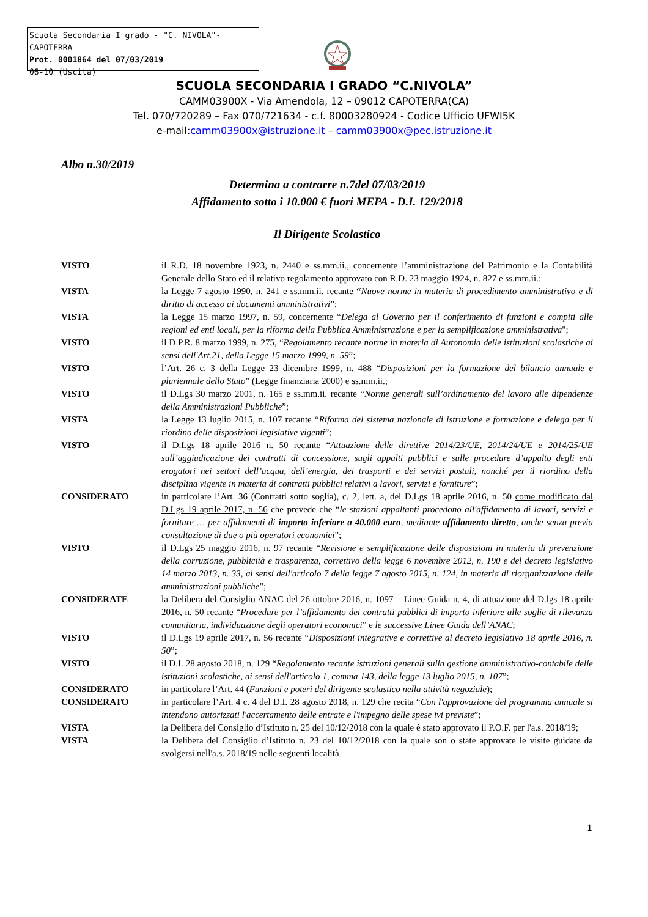Scuola Secondaria I grado - "C. NIVOLA"-CAPOTERRA
Prot. 0001864 del 07/03/2019
06-10 (Uscita)
SCUOLA SECONDARIA I GRADO “C.NIVOLA”
CAMM03900X - Via Amendola, 12 – 09012 CAPOTERRA(CA)
Tel. 070/720289 – Fax 070/721634 - c.f. 80003280924 - Codice Ufficio UFWI5K
e-mail:camm03900x@istruzione.it – camm03900x@pec.istruzione.it
Albo n.30/2019
Determina a contrarre n.7del 07/03/2019
Affidamento sotto i 10.000 € fuori MEPA - D.I. 129/2018
Il Dirigente Scolastico
VISTO il R.D. 18 novembre 1923, n. 2440 e ss.mm.ii., concernente l’amministrazione del Patrimonio e la Contabilità Generale dello Stato ed il relativo regolamento approvato con R.D. 23 maggio 1924, n. 827 e ss.mm.ii.;
VISTA la Legge 7 agosto 1990, n. 241 e ss.mm.ii. recante “Nuove norme in materia di procedimento amministrativo e di diritto di accesso ai documenti amministrativi”;
VISTA la Legge 15 marzo 1997, n. 59, concernente “Delega al Governo per il conferimento di funzioni e compiti alle regioni ed enti locali, per la riforma della Pubblica Amministrazione e per la semplificazione amministrativa";
VISTO il D.P.R. 8 marzo 1999, n. 275, “Regolamento recante norme in materia di Autonomia delle istituzioni scolastiche ai sensi dell'Art.21, della Legge 15 marzo 1999, n. 59”;
VISTO l’Art. 26 c. 3 della Legge 23 dicembre 1999, n. 488 “Disposizioni per la formazione del bilancio annuale e pluriennale dello Stato” (Legge finanziaria 2000) e ss.mm.ii.;
VISTO il D.Lgs 30 marzo 2001, n. 165 e ss.mm.ii. recante “Norme generali sull’ordinamento del lavoro alle dipendenze della Amministrazioni Pubbliche”;
VISTA la Legge 13 luglio 2015, n. 107 recante “Riforma del sistema nazionale di istruzione e formazione e delega per il riordino delle disposizioni legislative vigenti”;
VISTO il D.Lgs 18 aprile 2016 n. 50 recante “Attuazione delle direttive 2014/23/UE, 2014/24/UE e 2014/25/UE sull’aggiudicazione dei contratti di concessione, sugli appalti pubblici e sulle procedure d’appalto degli enti erogatori nei settori dell’acqua, dell’energia, dei trasporti e dei servizi postali, nonché per il riordino della disciplina vigente in materia di contratti pubblici relativi a lavori, servizi e forniture”;
CONSIDERATO in particolare l’Art. 36 (Contratti sotto soglia), c. 2, lett. a, del D.Lgs 18 aprile 2016, n. 50 come modificato dal D.Lgs 19 aprile 2017, n. 56 che prevede che “le stazioni appaltanti procedono all'affidamento di lavori, servizi e forniture … per affidamenti di importo inferiore a 40.000 euro, mediante affidamento diretto, anche senza previa consultazione di due o più operatori economici”;
VISTO il D.Lgs 25 maggio 2016, n. 97 recante “Revisione e semplificazione delle disposizioni in materia di prevenzione della corruzione, pubblicità e trasparenza, correttivo della legge 6 novembre 2012, n. 190 e del decreto legislativo 14 marzo 2013, n. 33, ai sensi dell'articolo 7 della legge 7 agosto 2015, n. 124, in materia di riorganizzazione delle amministrazioni pubbliche”;
CONSIDERATE la Delibera del Consiglio ANAC del 26 ottobre 2016, n. 1097 – Linee Guida n. 4, di attuazione del D.lgs 18 aprile 2016, n. 50 recante “Procedure per l’affidamento dei contratti pubblici di importo inferiore alle soglie di rilevanza comunitaria, individuazione degli operatori economici” e le successive Linee Guida dell’ANAC;
VISTO il D.Lgs 19 aprile 2017, n. 56 recante “Disposizioni integrative e correttive al decreto legislativo 18 aprile 2016, n. 50”;
VISTO il D.I. 28 agosto 2018, n. 129 “Regolamento recante istruzioni generali sulla gestione amministrativo-contabile delle istituzioni scolastiche, ai sensi dell'articolo 1, comma 143, della legge 13 luglio 2015, n. 107”;
CONSIDERATO in particolare l’Art. 44 (Funzioni e poteri del dirigente scolastico nella attività negoziale);
CONSIDERATO in particolare l’Art. 4 c. 4 del D.I. 28 agosto 2018, n. 129 che recita “Con l'approvazione del programma annuale si intendono autorizzati l'accertamento delle entrate e l'impegno delle spese ivi previste”;
VISTA la Delibera del Consiglio d’Istituto n. 25 del 10/12/2018 con la quale è stato approvato il P.O.F. per l'a.s. 2018/19;
VISTA la Delibera del Consiglio d’Istituto n. 23 del 10/12/2018 con la quale son o state approvate le visite guidate da svolgersi nell'a.s. 2018/19 nelle seguenti località
1